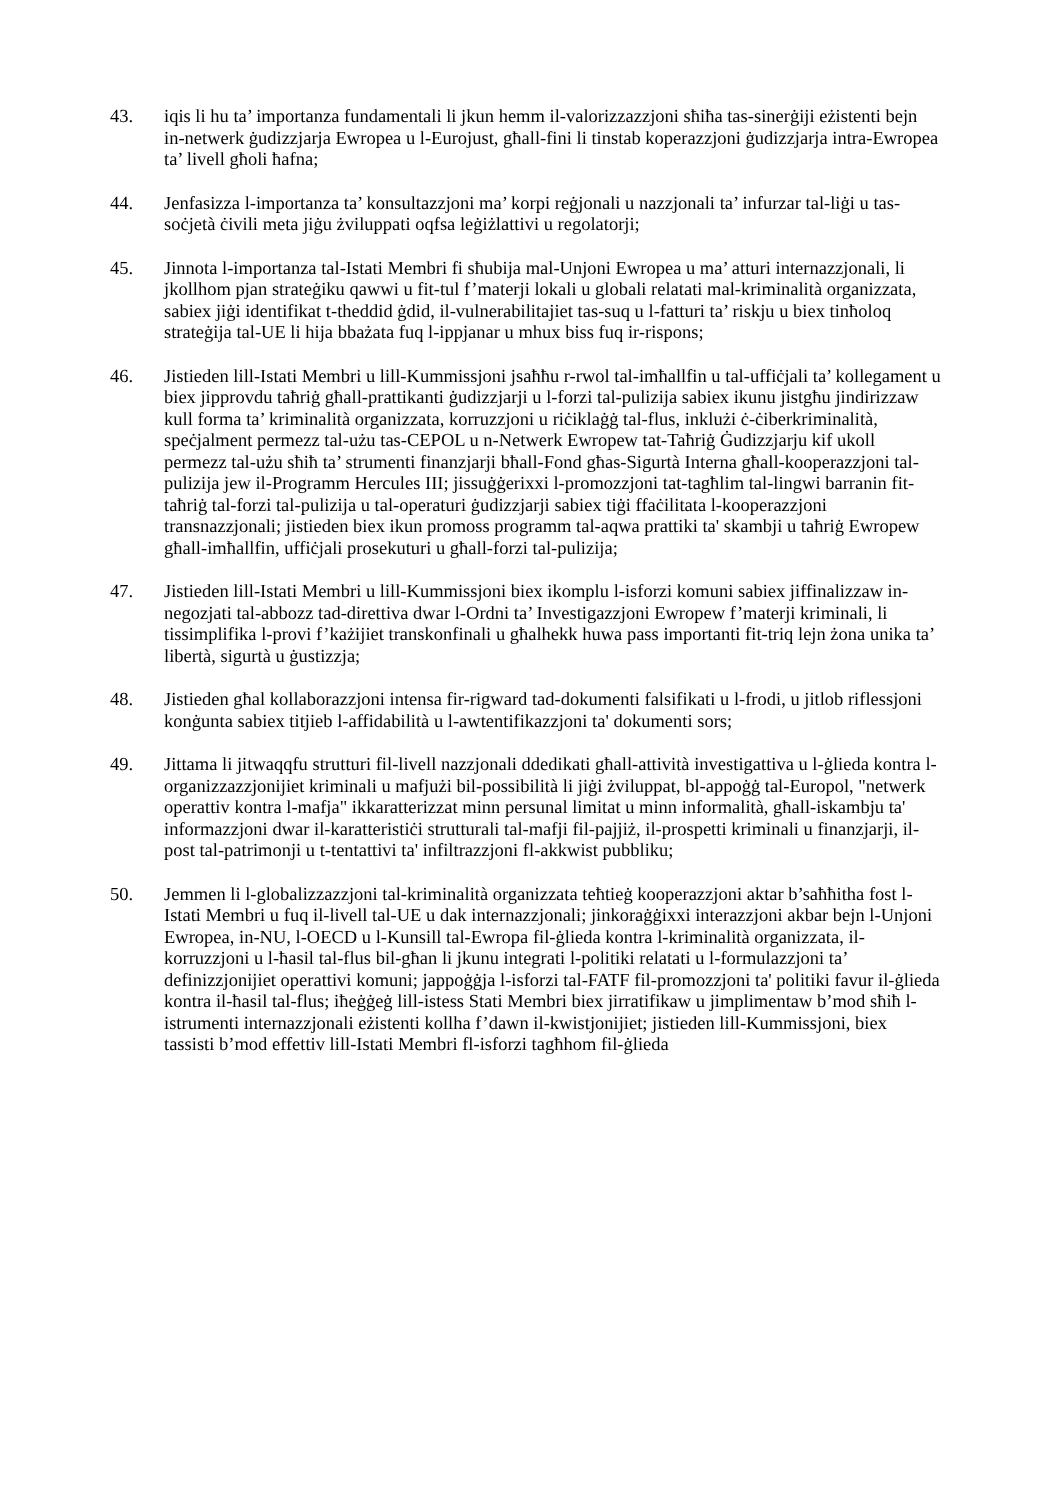43. iqis li hu ta’ importanza fundamentali li jkun hemm il-valorizzazzjoni sħiħa tas-sinerġiji eżistenti bejn in-netwerk ġudizzjarja Ewropea u l-Eurojust, għall-fini li tinstab koperazzjoni ġudizzjarja intra-Ewropea ta’ livell għoli ħafna;
44. Jenfasizza l-importanza ta’ konsultazzjoni ma’ korpi reġjonali u nazzjonali ta’ infurzar tal-liġi u tas-soċjetà ċivili meta jiġu żviluppati oqfsa leġiżlattivi u regolatorji;
45. Jinnota l-importanza tal-Istati Membri fi sħubija mal-Unjoni Ewropea u ma’ atturi internazzjonali, li jkollhom pjan strateġiku qawwi u fit-tul f’materji lokali u globali relatati mal-kriminalità organizzata, sabiex jiġi identifikat t-theddid ġdid, il-vulnerabilitajiet tas-suq u l-fatturi ta’ riskju u biex tinħoloq strateġija tal-UE li hija bbażata fuq l-ippjanar u mhux biss fuq ir-rispons;
46. Jistieden lill-Istati Membri u lill-Kummissjoni jsaħħu r-rwol tal-imħallfin u tal-uffiċjali ta’ kollegament u biex jipprovdu taħriġ għall-prattikanti ġudizzjarji u l-forzi tal-pulizija sabiex ikunu jistgħu jindirizzaw kull forma ta’ kriminalità organizzata, korruzzjoni u riċiklaġġ tal-flus, inklużi ċ-ċiberkriminalità, speċjalment permezz tal-użu tas-CEPOL u n-Netwerk Ewropew tat-Taħriġ Ġudizzjarju kif ukoll permezz tal-użu sħiħ ta’ strumenti finanzjarji bħall-Fond għas-Sigurtà Interna għall-kooperazzjoni tal-pulizija jew il-Programm Hercules III; jissuġġerixxi l-promozzjoni tat-tagħlim tal-lingwi barranin fit-taħriġ tal-forzi tal-pulizija u tal-operaturi ġudizzjarji sabiex tiġi ffaċilitata l-kooperazzjoni transnazzjonali; jistieden biex ikun promoss programm tal-aqwa prattiki ta' skambji u taħriġ Ewropew għall-imħallfin, uffiċjali prosekuturi u għall-forzi tal-pulizija;
47. Jistieden lill-Istati Membri u lill-Kummissjoni biex ikomplu l-isforzi komuni sabiex jiffinalizzaw in-negozjati tal-abbozz tad-direttiva dwar l-Ordni ta’ Investigazzjoni Ewropew f’materji kriminali, li tissimplifika l-provi f’każijiet transkonfinali u għalhekk huwa pass importanti fit-triq lejn żona unika ta’ libertà, sigurtà u ġustizzja;
48. Jistieden għal kollaborazzjoni intensa fir-rigward tad-dokumenti falsifikati u l-frodi, u jitlob riflessjoni konġunta sabiex titjieb l-affidabilità u l-awtentifikazzjoni ta' dokumenti sors;
49. Jittama li jitwaqqfu strutturi fil-livell nazzjonali ddedikati għall-attività investigattiva u l-ġlieda kontra l-organizzazzjonijiet kriminali u mafjużi bil-possibilità li jiġi żviluppat, bl-appoġġ tal-Europol, "netwerk operattiv kontra l-mafja" ikkaratterizzat minn persunal limitat u minn informalità, għall-iskambju ta' informazzjoni dwar il-karatteristiċi strutturali tal-mafji fil-pajjiż, il-prospetti kriminali u finanzjarji, il-post tal-patrimonji u t-tentattivi ta' infiltrazzjoni fl-akkwist pubbliku;
50. Jemmen li l-globalizzazzjoni tal-kriminalità organizzata teħtieġ kooperazzjoni aktar b’saħħitha fost l-Istati Membri u fuq il-livell tal-UE u dak internazzjonali; jinkoraġġixxi interazzjoni akbar bejn l-Unjoni Ewropea, in-NU, l-OECD u l-Kunsill tal-Ewropa fil-ġlieda kontra l-kriminalità organizzata, il-korruzzjoni u l-ħasil tal-flus bil-għan li jkunu integrati l-politiki relatati u l-formulazzjoni ta’ definizzjonijiet operattivi komuni; jappoġġja l-isforzi tal-FATF fil-promozzjoni ta' politiki favur il-ġlieda kontra il-ħasil tal-flus; iħeġġeġ lill-istess Stati Membri biex jirratifikaw u jimplimentaw b’mod sħiħ l-istrumenti internazzjonali eżistenti kollha f’dawn il-kwistjonijiet; jistieden lill-Kummissjoni, biex tassisti b’mod effettiv lill-Istati Membri fl-isforzi tagħhom fil-ġlieda